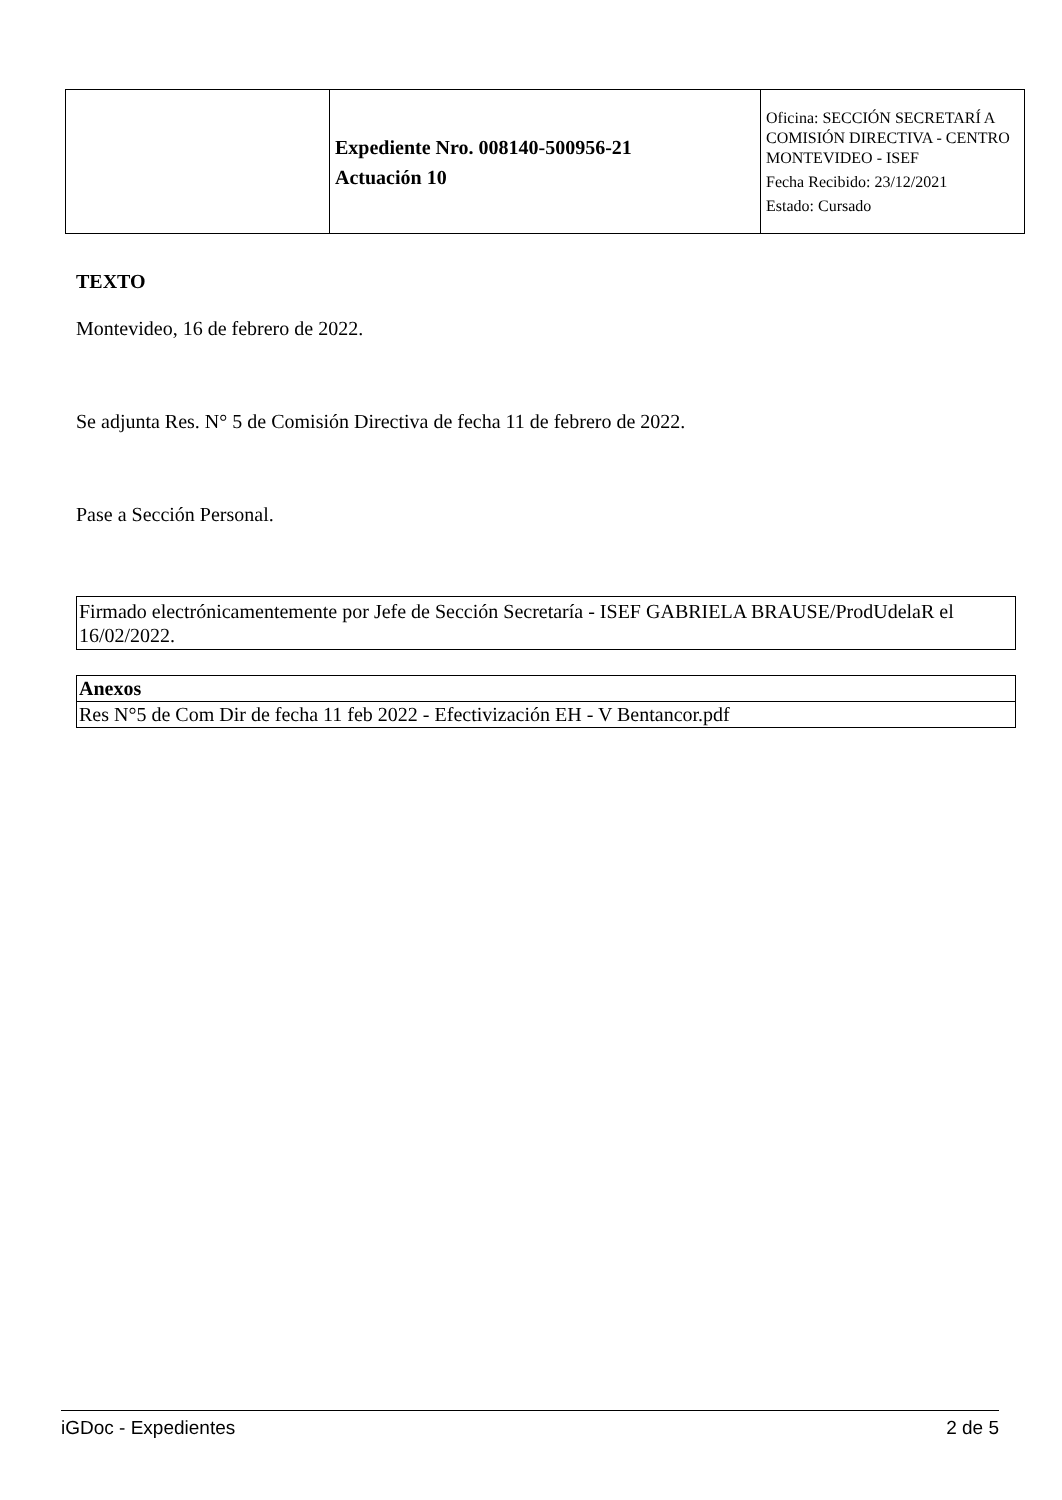| | Expediente Nro. 008140-500956-21 Actuación 10 | Oficina: SECCIÓN SECRETARÍ A COMISIÓN DIRECTIVA - CENTRO MONTEVIDEO - ISEF Fecha Recibido: 23/12/2021 Estado: Cursado |
TEXTO
Montevideo, 16 de febrero de 2022.
Se adjunta Res. N° 5 de Comisión Directiva de fecha 11 de febrero de 2022.
Pase a Sección Personal.
Firmado electrónicamentemente por Jefe de Sección Secretaría - ISEF GABRIELA BRAUSE/ProdUdelaR el 16/02/2022.
| Anexos |
| --- |
| Res N°5 de Com Dir de fecha 11 feb 2022 - Efectivización EH - V Bentancor.pdf |
iGDoc - Expedientes 2 de 5